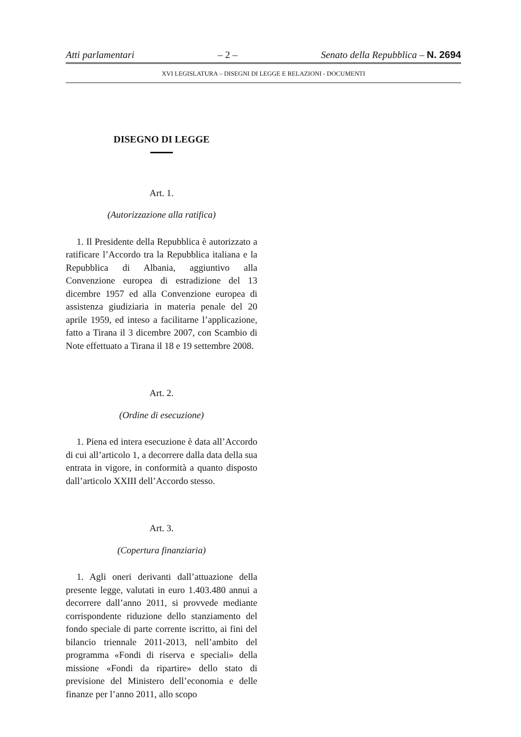Atti parlamentari – 2 – Senato della Repubblica – N. 2694
XVI LEGISLATURA – DISEGNI DI LEGGE E RELAZIONI - DOCUMENTI
DISEGNO DI LEGGE
Art. 1.
(Autorizzazione alla ratifica)
1. Il Presidente della Repubblica è autorizzato a ratificare l’Accordo tra la Repubblica italiana e la Repubblica di Albania, aggiuntivo alla Convenzione europea di estradizione del 13 dicembre 1957 ed alla Convenzione europea di assistenza giudiziaria in materia penale del 20 aprile 1959, ed inteso a facilitarne l’applicazione, fatto a Tirana il 3 dicembre 2007, con Scambio di Note effettuato a Tirana il 18 e 19 settembre 2008.
Art. 2.
(Ordine di esecuzione)
1. Piena ed intera esecuzione è data all’Accordo di cui all’articolo 1, a decorrere dalla data della sua entrata in vigore, in conformità a quanto disposto dall’articolo XXIII dell’Accordo stesso.
Art. 3.
(Copertura finanziaria)
1. Agli oneri derivanti dall’attuazione della presente legge, valutati in euro 1.403.480 annui a decorrere dall’anno 2011, si provvede mediante corrispondente riduzione dello stanziamento del fondo speciale di parte corrente iscritto, ai fini del bilancio triennale 2011-2013, nell’ambito del programma «Fondi di riserva e speciali» della missione «Fondi da ripartire» dello stato di previsione del Ministero dell’economia e delle finanze per l’anno 2011, allo scopo